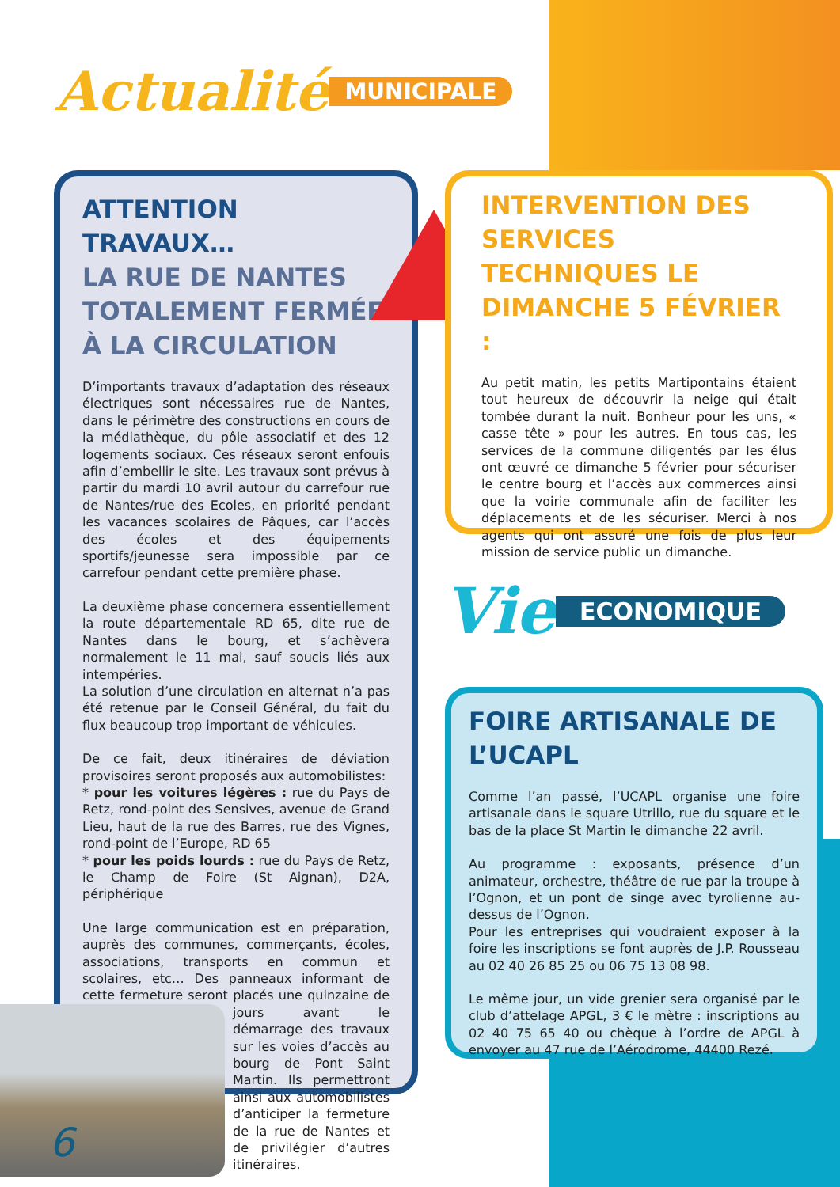Actualité MUNICIPALE
ATTENTION TRAVAUX…
LA RUE DE NANTES TOTALEMENT FERMÉE À LA CIRCULATION
D’importants travaux d’adaptation des réseaux électriques sont nécessaires rue de Nantes, dans le périmètre des constructions en cours de la médiathèque, du pôle associatif et des 12 logements sociaux. Ces réseaux seront enfouis afin d’embellir le site. Les travaux sont prévus à partir du mardi 10 avril autour du carrefour rue de Nantes/rue des Ecoles, en priorité pendant les vacances scolaires de Pâques, car l’accès des écoles et des équipements sportifs/jeunesse sera impossible par ce carrefour pendant cette première phase.
La deuxième phase concernera essentiellement la route départementale RD 65, dite rue de Nantes dans le bourg, et s’achèvera normalement le 11 mai, sauf soucis liés aux intempéries.
La solution d’une circulation en alternat n’a pas été retenue par le Conseil Général, du fait du flux beaucoup trop important de véhicules.
De ce fait, deux itinéraires de déviation provisoires seront proposés aux automobilistes:
* pour les voitures légères : rue du Pays de Retz, rond-point des Sensives, avenue de Grand Lieu, haut de la rue des Barres, rue des Vignes, rond-point de l’Europe, RD 65
* pour les poids lourds : rue du Pays de Retz, le Champ de Foire (St Aignan), D2A, périphérique
Une large communication est en préparation, auprès des communes, commerçants, écoles, associations, transports en commun et scolaires, etc… Des panneaux informant de cette fermeture seront placés une quinzaine de jours avant le démarrage des travaux sur les voies d’accès au bourg de Pont Saint Martin. Ils permettront ainsi aux automobilistes d’anticiper la fermeture de la rue de Nantes et de privilégier d’autres itinéraires.
INTERVENTION DES SERVICES TECHNIQUES LE DIMANCHE 5 FÉVRIER :
Au petit matin, les petits Martipontains étaient tout heureux de découvrir la neige qui était tombée durant la nuit. Bonheur pour les uns, « casse tête » pour les autres. En tous cas, les services de la commune diligentés par les élus ont œuvré ce dimanche 5 février pour sécuriser le centre bourg et l’accès aux commerces ainsi que la voirie communale afin de faciliter les déplacements et de les sécuriser. Merci à nos agents qui ont assuré une fois de plus leur mission de service public un dimanche.
Vie ECONOMIQUE
FOIRE ARTISANALE DE L’UCAPL
Comme l’an passé, l’UCAPL organise une foire artisanale dans le square Utrillo, rue du square et le bas de la place St Martin le dimanche 22 avril.
Au programme : exposants, présence d’un animateur, orchestre, théâtre de rue par la troupe à l’Ognon, et un pont de singe avec tyrolienne au-dessus de l’Ognon.
Pour les entreprises qui voudraient exposer à la foire les inscriptions se font auprès de J.P. Rousseau au 02 40 26 85 25 ou 06 75 13 08 98.
Le même jour, un vide grenier sera organisé par le club d’attelage APGL, 3 € le mètre : inscriptions au 02 40 75 65 40 ou chèque à l’ordre de APGL à envoyer au 47 rue de l’Aérodrome, 44400 Rezé.
6